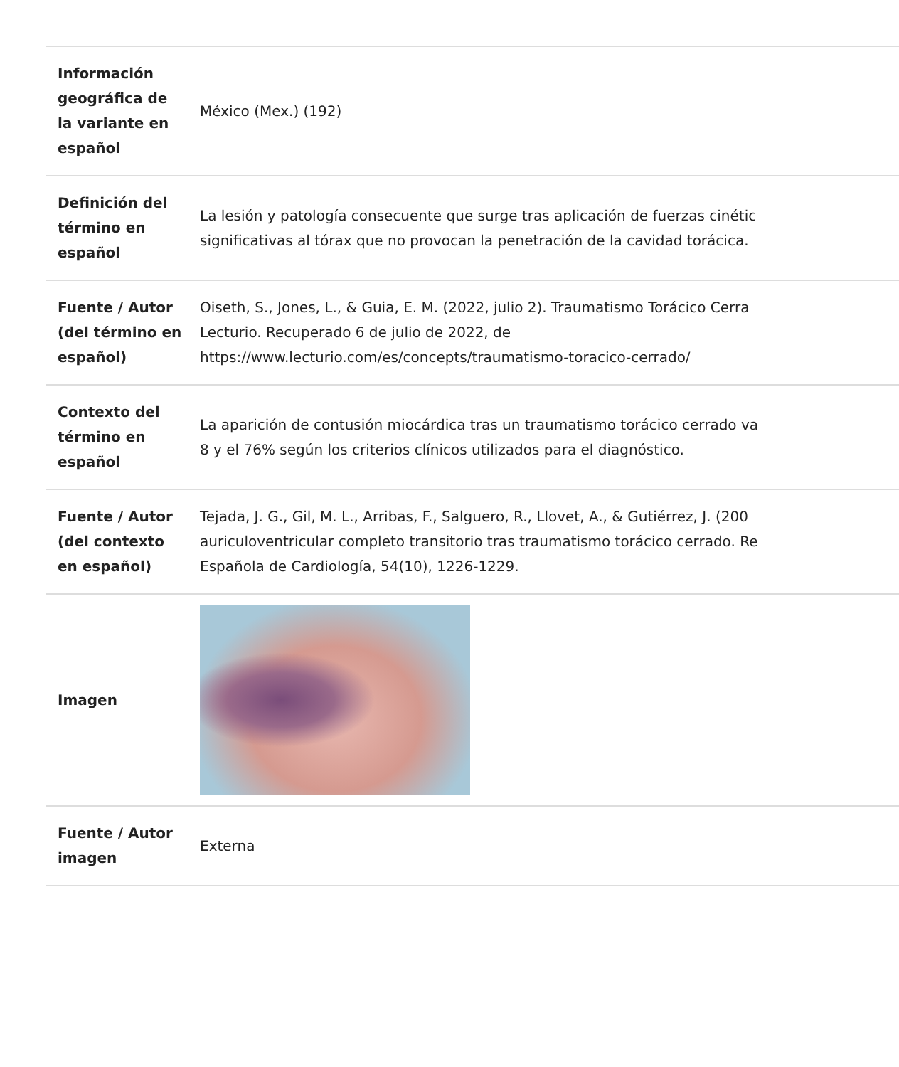| Información geográfica de la variante en español | México (Mex.) (192) |
| Definición del término en español | La lesión y patología consecuente que surge tras aplicación de fuerzas cinétic significativas al tórax que no provocan la penetración de la cavidad torácica. |
| Fuente / Autor (del término en español) | Oiseth, S., Jones, L., & Guia, E. M. (2022, julio 2). Traumatismo Torácico Cerra Lecturio. Recuperado 6 de julio de 2022, de https://www.lecturio.com/es/concepts/traumatismo-toracico-cerrado/ |
| Contexto del término en español | La aparición de contusión miocárdica tras un traumatismo torácico cerrado va 8 y el 76% según los criterios clínicos utilizados para el diagnóstico. |
| Fuente / Autor (del contexto en español) | Tejada, J. G., Gil, M. L., Arribas, F., Salguero, R., Llovet, A., & Gutiérrez, J. (200 auriculoventricular completo transitorio tras traumatismo torácico cerrado. Re Española de Cardiología, 54(10), 1226-1229. |
| Imagen | |
| Fuente / Autor imagen | Externa |